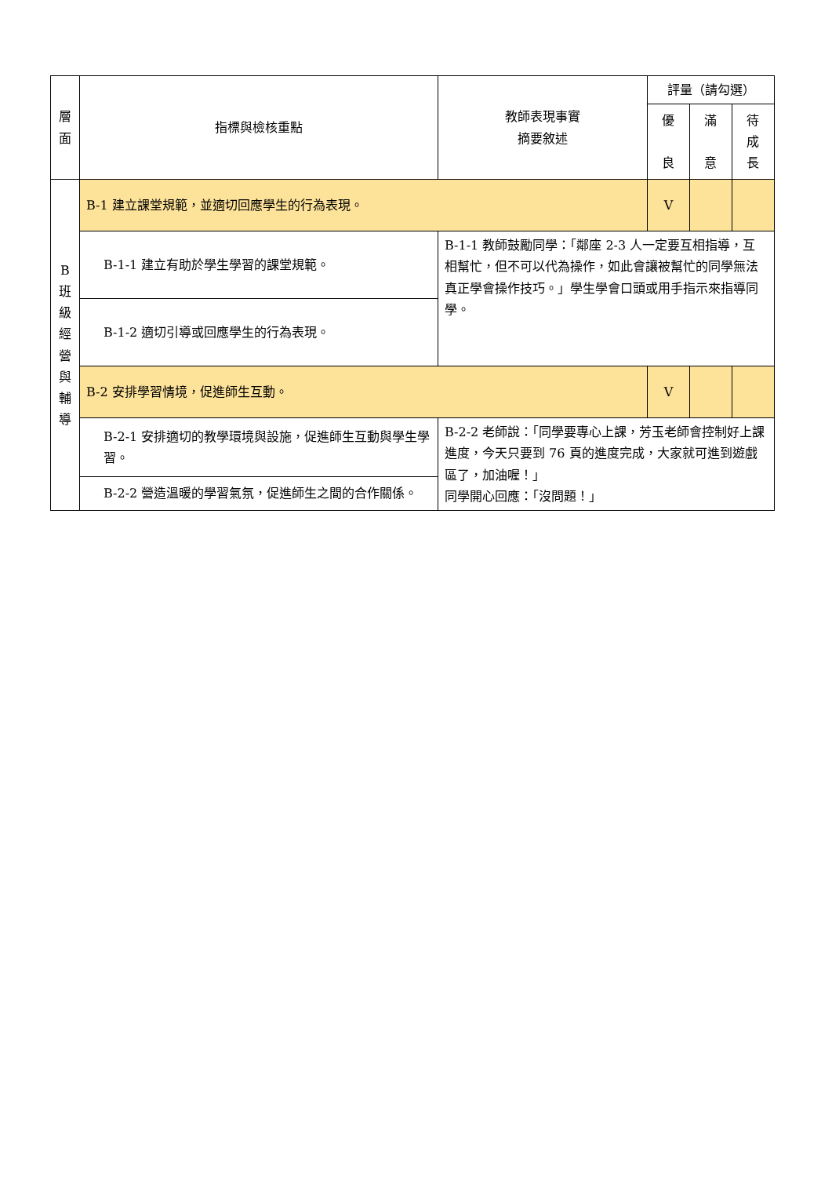| 層 面 | 指標與檢核重點 | 教師表現事實 摘要敘述 | 評量（請勾選） | | |
| --- | --- | --- | --- | --- | --- |
| | | | 優 良 | 滿 意 | 待 成 長 |
| B 班 級 經 營 與 輔 導 | B-1 建立課堂規範，並適切回應學生的行為表現。 | | V | | |
| | B-1-1 建立有助於學生學習的課堂規範。 | B-1-1 教師鼓勵同學：「鄰座 2-3 人一定要互相指導，互相幫忙，但不可以代為操作，如此會讓被幫忙的同學無法真正學會操作技巧。」學生學會口頭或用手指示來指導同學。 | | | |
| | B-1-2 適切引導或回應學生的行為表現。 | | | | |
| | B-2 安排學習情境，促進師生互動。 | | V | | |
| | B-2-1 安排適切的教學環境與設施，促進師生互動與學生學習。 | B-2-2 老師說：「同學要專心上課，芳玉老師會控制好上課進度，今天只要到 76 頁的進度完成，大家就可進到遊戲區了，加油喔！」 同學開心回應：「沒問題！」 | | | |
| | B-2-2 營造溫暖的學習氣氛，促進師生之間的合作關係。 | | | | |